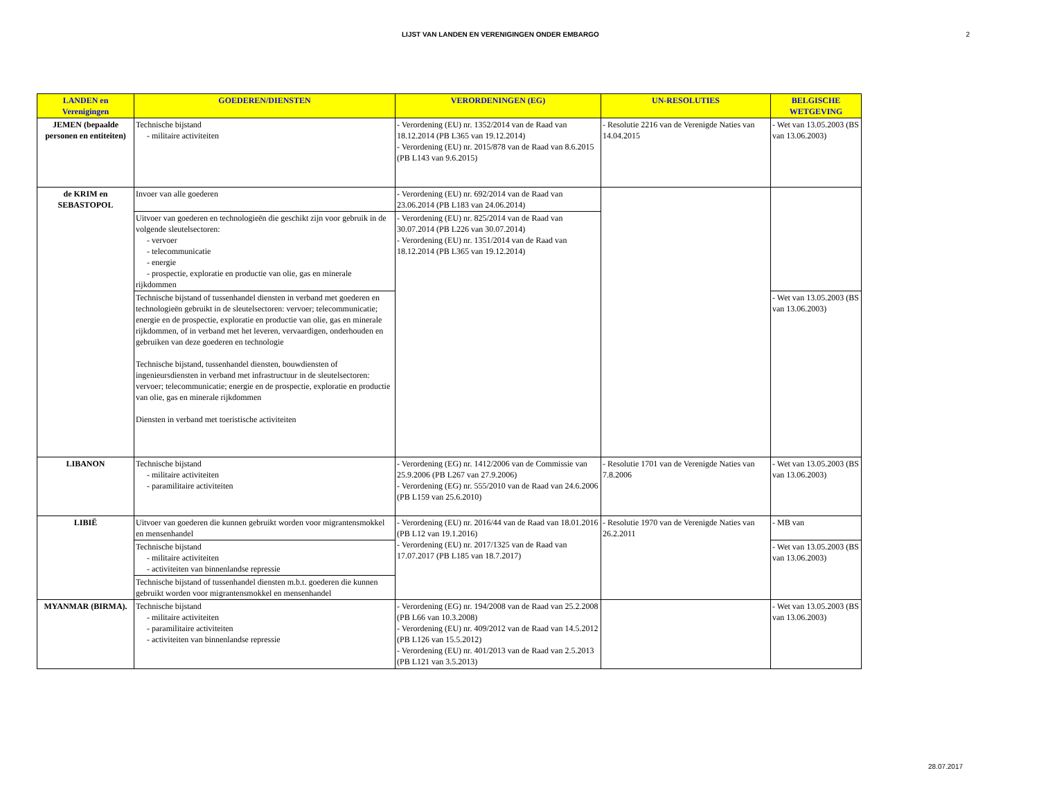LIJST VAN LANDEN EN VERENIGINGEN ONDER EMBARGO 2
| LANDEN en Verenigingen | GOEDEREN/DIENSTEN | VERORDENINGEN (EG) | UN-RESOLUTIES | BELGISCHE WETGEVING |
| --- | --- | --- | --- | --- |
| JEMEN (bepaalde personen en entiteiten) | Technische bijstand - militaire activiteiten | - Verordening (EU) nr. 1352/2014 van de Raad van 18.12.2014 (PB L365 van 19.12.2014) - Verordening (EU) nr. 2015/878 van de Raad van 8.6.2015 (PB L143 van 9.6.2015) | - Resolutie 2216 van de Verenigde Naties van 14.04.2015 | - Wet van 13.05.2003 (BS van 13.06.2003) |
| de KRIM en SEBASTOPOL | Invoer van alle goederen | - Verordening (EU) nr. 692/2014 van de Raad van 23.06.2014 (PB L183 van 24.06.2014) | | |
| | Uitvoer van goederen en technologieën die geschikt zijn voor gebruik in de volgende sleutelsectoren: - vervoer - telecommunicatie - energie - prospectie, exploratie en productie van olie, gas en minerale rijkdommen | - Verordening (EU) nr. 825/2014 van de Raad van 30.07.2014 (PB L226 van 30.07.2014) - Verordening (EU) nr. 1351/2014 van de Raad van 18.12.2014 (PB L365 van 19.12.2014) | | |
| | Technische bijstand of tussenhandel diensten in verband met goederen en technologieën gebruikt in de sleutelsectoren: vervoer; telecommunicatie; energie en de prospectie, exploratie en productie van olie, gas en minerale rijkdommen, of in verband met het leveren, vervaardigen, onderhouden en gebruiken van deze goederen en technologie Technische bijstand, tussenhandel diensten, bouwdiensten of ingenieursdiensten in verband met infrastructuur in de sleutelsectoren: vervoer; telecommunicatie; energie en de prospectie, exploratie en productie van olie, gas en minerale rijkdommen Diensten in verband met toeristische activiteiten | | | - Wet van 13.05.2003 (BS van 13.06.2003) |
| LIBANON | Technische bijstand - militaire activiteiten - paramilitaire activiteiten | - Verordening (EG) nr. 1412/2006 van de Commissie van 25.9.2006 (PB L267 van 27.9.2006) - Verordening (EG) nr. 555/2010 van de Raad van 24.6.2006 (PB L159 van 25.6.2010) | - Resolutie 1701 van de Verenigde Naties van 7.8.2006 | - Wet van 13.05.2003 (BS van 13.06.2003) |
| LIBIË | Uitvoer van goederen die kunnen gebruikt worden voor migrantensmokkel en mensenhandel | - Verordening (EU) nr. 2016/44 van de Raad van 18.01.2016 (PB L12 van 19.1.2016) - Verordening (EU) nr. 2017/1325 van de Raad van 17.07.2017 (PB L185 van 18.7.2017) | - Resolutie 1970 van de Verenigde Naties van 26.2.2011 | - MB van |
| | Technische bijstand - militaire activiteiten - activiteiten van binnenlandse repressie | | | - Wet van 13.05.2003 (BS van 13.06.2003) |
| | Technische bijstand of tussenhandel diensten m.b.t. goederen die kunnen gebruikt worden voor migrantensmokkel en mensenhandel | | | |
| MYANMAR (BIRMA). | Technische bijstand - militaire activiteiten - paramilitaire activiteiten - activiteiten van binnenlandse repressie | - Verordening (EG) nr. 194/2008 van de Raad van 25.2.2008 (PB L66 van 10.3.2008) - Verordening (EU) nr. 409/2012 van de Raad van 14.5.2012 (PB L126 van 15.5.2012) - Verordening (EU) nr. 401/2013 van de Raad van 2.5.2013 (PB L121 van 3.5.2013) | | - Wet van 13.05.2003 (BS van 13.06.2003) |
28.07.2017